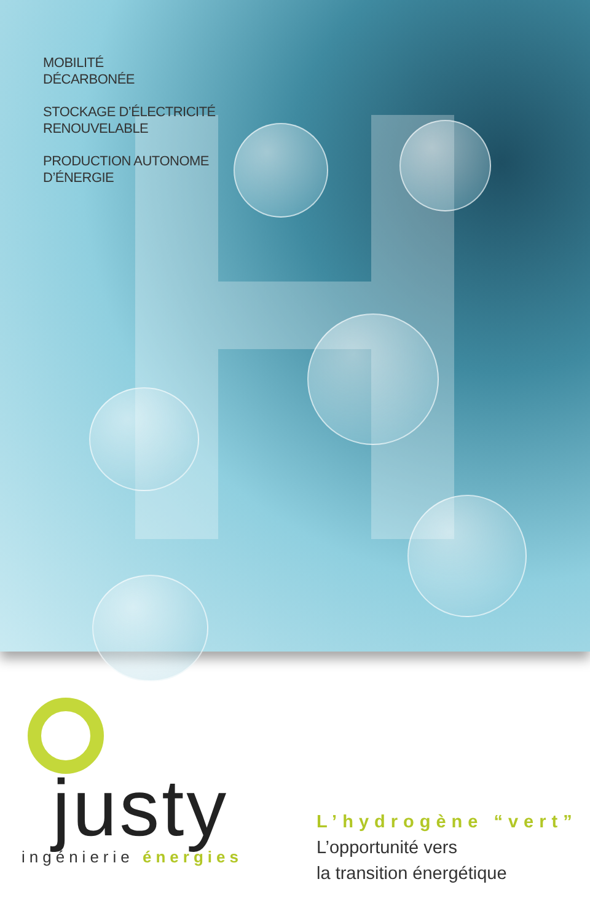MOBILITÉ
DÉCARBONÉE
STOCKAGE D’ÉLECTRICITÉ
RENOUVELABLE
PRODUCTION AUTONOME
D’ÉNERGIE
justy
ingénierie énergies
L’hydrogène “vert”
L’opportunité vers
la transition énergétique